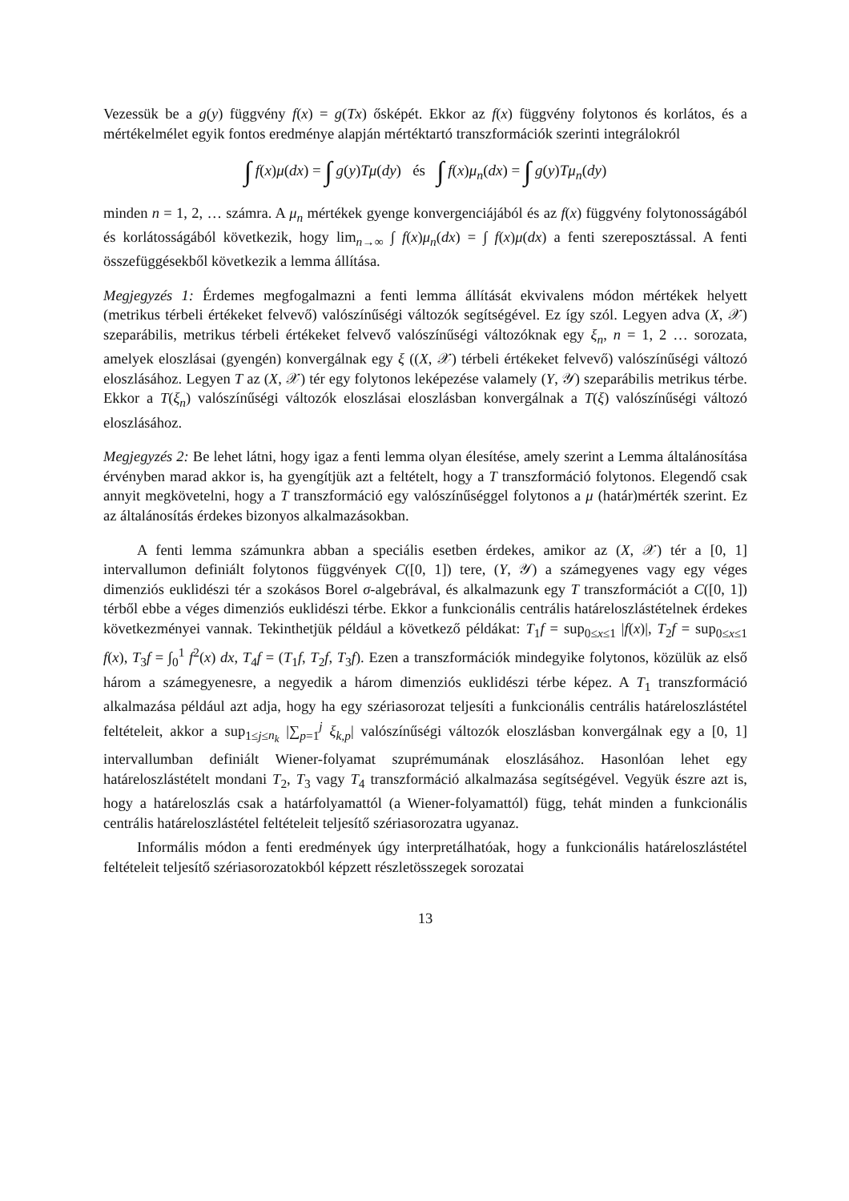Vezessük be a g(y) függvény f(x) = g(Tx) ősképét. Ekkor az f(x) függvény folytonos és korlátos, és a mértékelmélet egyik fontos eredménye alapján mértéktartó transzformációk szerinti integrálokról
∫ f(x)μ(dx) = ∫ g(y)Tμ(dy) és ∫ f(x)μ<sub>n</sub>(dx) = ∫ g(y)Tμ<sub>n</sub>(dy)
minden n = 1, 2, … számra. A μ<sub>n</sub> mértékek gyenge konvergenciájából és az f(x) függvény folytonosságából és korlátosságából következik, hogy lim<sub>n→∞</sub> ∫ f(x)μ<sub>n</sub>(dx) = ∫ f(x)μ(dx) a fenti szereposztással. A fenti összefüggésekből következik a lemma állítása.
Megjegyzés 1: Érdemes megfogalmazni a fenti lemma állítását ekvivalens módon mértékek helyett (metrikus térbeli értékeket felvevő) valószínűségi változók segítségével. Ez így szól. Legyen adva (X, 𝒳) szeparábilis, metrikus térbeli értékeket felvevő valószínűségi változóknak egy ξ<sub>n</sub>, n = 1, 2 … sorozata, amelyek eloszlásai (gyengén) konvergálnak egy ξ ((X, 𝒳) térbeli értékeket felvevő) valószínűségi változó eloszlásához. Legyen T az (X, 𝒳) tér egy folytonos leképezése valamely (Y, 𝒴) szeparábilis metrikus térbe. Ekkor a T(ξ<sub>n</sub>) valószínűségi változók eloszlásai eloszlásban konvergálnak a T(ξ) valószínűségi változó eloszlásához.
Megjegyzés 2: Be lehet látni, hogy igaz a fenti lemma olyan élesítése, amely szerint a Lemma általánosítása érvényben marad akkor is, ha gyengítjük azt a feltételt, hogy a T transzformáció folytonos. Elegendő csak annyit megkövetelni, hogy a T transzformáció egy valószínűséggel folytonos a μ (határ)mérték szerint. Ez az általánosítás érdekes bizonyos alkalmazásokban.
A fenti lemma számunkra abban a speciális esetben érdekes, amikor az (X, 𝒳) tér a [0, 1] intervallumon definiált folytonos függvények C([0, 1]) tere, (Y, 𝒴) a számegyenes vagy egy véges dimenziós euklidészi tér a szokásos Borel σ-algebrával, és alkalmazunk egy T transzformációt a C([0, 1]) térből ebbe a véges dimenziós euklidészi térbe. Ekkor a funkcionális centrális határeloszlástételnek érdekes következményei vannak. Tekinthetjük például a következő példákat: T<sub>1</sub>f = sup<sub>0≤x≤1</sub> |f(x)|, T<sub>2</sub>f = sup<sub>0≤x≤1</sub> f(x), T<sub>3</sub>f = ∫<sub>0</sub><sup>1</sup> f<sup>2</sup>(x) dx, T<sub>4</sub>f = (T<sub>1</sub>f, T<sub>2</sub>f, T<sub>3</sub>f). Ezen a transzformációk mindegyike folytonos, közülük az első három a számegyenesre, a negyedik a három dimenziós euklidészi térbe képez. A T<sub>1</sub> transzformáció alkalmazása például azt adja, hogy ha egy szériasorozat teljesíti a funkcionális centrális határeloszlástétel feltételeit, akkor a sup<sub>1≤j≤n<sub>k</sub></sub> |∑<sub>p=1</sub><sup>j</sup> ξ<sub>k,p</sub>| valószínűségi változók eloszlásban konvergálnak egy a [0, 1] intervallumban definiált Wiener-folyamat szuprémumának eloszlásához. Hasonlóan lehet egy határeloszlástételt mondani T<sub>2</sub>, T<sub>3</sub> vagy T<sub>4</sub> transzformáció alkalmazása segítségével. Vegyük észre azt is, hogy a határeloszlás csak a határfolyamattól (a Wiener-folyamattól) függ, tehát minden a funkcionális centrális határeloszlástétel feltételeit teljesítő szériasorozatra ugyanaz.
Informális módon a fenti eredmények úgy interpretálhatóak, hogy a funkcionális határeloszlástétel feltételeit teljesítő szériasorozatokból képzett részletösszegek sorozatai
13